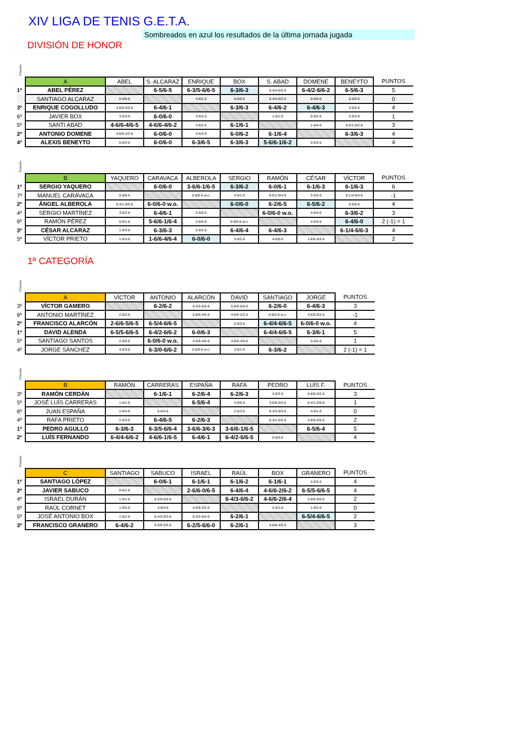XIV LIGA DE TENIS G.E.T.A.
Sombreados en azul los resultados de la última jornada jugada
DIVISIÓN DE HONOR
Posición
| | A | ABEL | S. ALCARAZ | ENRIQUE | BOX | S. ABAD | DOMENE | BENEYTO | PUNTOS |
| 1º | ABEL PÉREZ | | 6-5/6-5 | 6-3/5-6/6-5 | 6-3/6-3 | 6-4/4-6/5-6 | 6-4/2-6/6-2 | 6-5/6-3 | 5 |
| | SANTIAGO ALCARAZ | 5-6/5-6 | | 4-6/1-6 | 0-6/0-6 | 6-4/4-6/2-6 | 0-6/0-6 | 0-6/0-6 | 0 |
| 3º | ENRIQUE COGOLLUDO | 3-6/6-5/5-6 | 6-4/6-1 | | 6-3/6-3 | 6-4/6-2 | 6-4/6-3 | 3-6/5-6 | 4 |
| 6º | JAVIER BOX | 3-6/3-6 | 6-0/6-0 | 3-6/3-6 | | 1-6/1-6 | 0-6/2-6 | 3-6/3-6 | 1 |
| 5º | SANTI ABAD | 4-6/6-4/6-5 | 4-6/6-4/6-2 | 4-6/2-6 | 6-1/6-1 | | 1-6/4-6 | 6-5/1-6/2-6 | 3 |
| 2º | ANTONIO DOMENE | 4-6/6-2/2-6 | 6-0/6-0 | 4-6/3-6 | 6-0/6-2 | 6-1/6-4 | | 6-3/6-3 | 4 |
| 4º | ALEXIS BENEYTO | 5-6/3-6 | 6-0/6-0 | 6-3/6-5 | 6-3/6-3 | 5-6/6-1/6-2 | 3-6/3-6 | | 4 |
Posición
| | B | YAQUERO | CARAVACA | ALBEROLA | SERGIO | RAMÓN | CÉSAR | VÍCTOR | PUNTOS |
| 1º | SERGIO YAQUERO | | 6-0/6-0 | 3-6/6-1/6-5 | 6-3/6-2 | 6-0/6-1 | 6-1/6-3 | 6-1/6-3 | 6 |
| 7º | MANUEL CARAVACA | 0-6/0-6 | | 0-6/0-6 w.o. | 4-6/1-6 | 6-5/1-6/4-6 | 3-6/3-6 | 6-1/4-6/4-6 | -1 |
| 2º | ÁNGEL ALBEROLA | 6-3/1-6/5-6 | 6-0/6-0 w.o. | | 6-0/6-0 | 6-2/6-5 | 6-5/6-2 | 0-6/0-6 | 4 |
| 4º | SERGIO MARTÍNEZ | 3-6/2-6 | 6-4/6-1 | 0-6/0-6 | | 6-0/6-0 w.o. | 4-6/4-6 | 6-3/6-2 | 3 |
| 6º | RAMÓN PÉREZ | 0-6/1-6 | 5-6/6-1/6-4 | 2-6/5-6 | 0-6/0-6 w.o. | | 4-6/3-6 | 6-4/6-0 | 2 (-1) = 1 |
| 3º | CÉSAR ALCARAZ | 1-6/3-6 | 6-3/6-3 | 5-6/2-6 | 6-4/6-4 | 6-4/6-3 | | 6-1/4-6/6-3 | 4 |
| 5º | VÍCTOR PRIETO | 1-6/3-6 | 1-6/6-4/6-4 | 6-0/6-0 | 3-6/2-6 | 4-6/0-6 | 1-6/6-4/3-6 | | 2 |
1ª CATEGORÍA
Posición
| | A | VÍCTOR | ANTONIO | ALARCÓN | DAVID | SANTIAGO | JORGE | PUNTOS |
| 3º | VÍCTOR GAMERO | | 6-2/6-2 | 6-2/5-6/5-6 | 5-6/6-5/5-6 | 6-2/6-0 | 6-4/6-3 | 3 |
| 6º | ANTONIO MARTÍNEZ | 2-6/2-6 | | 5-6/6-4/5-6 | 4-6/6-2/2-6 | 0-6/0-6 w.o. | 3-6/6-0/2-6 | -1 |
| 2º | FRANCISCO ALARCÓN | 2-6/6-5/6-5 | 6-5/4-6/6-5 | | 0-6/3-6 | 6-4/4-6/6-5 | 6-0/6-0 w.o. | 4 |
| 1º | DAVID ALENDA | 6-5/5-6/6-5 | 6-4/2-6/6-2 | 6-0/6-3 | | 6-4/4-6/6-5 | 6-3/6-1 | 5 |
| 5º | SANTIAGO SANTOS | 2-6/0-6 | 6-0/6-0 w.o. | 4-6/6-4/5-6 | 4-6/6-4/5-6 | | 3-6/2-6 | 1 |
| 4º | JORGE SÁNCHEZ | 4-6/3-6 | 6-3/0-6/6-2 | 0-6/0-6 w.o. | 3-6/1-6 | 6-3/6-2 | | 2 (-1) = 1 |
Posición
| | B | RAMÓN | CARRERAS | ESPAÑA | RAFA | PEDRO | LUÍS F. | PUNTOS |
| 3º | RAMÓN CERDÁN | | 6-1/6-1 | 6-2/6-4 | 6-2/6-3 | 3-6/3-6 | 4-6/6-4/2-6 | 3 |
| 5º | JOSÉ LUÍS CARRERAS | 1-6/1-6 | | 6-5/6-4 | 4-6/5-6 | 3-6/6-5/4-6 | 6-4/1-6/5-6 | 1 |
| 6º | JUAN ESPAÑA | 2-6/4-6 | 5-6/4-6 | | 2-6/3-6 | 6-3/3-6/3-6 | 4-6/1-6 | 0 |
| 4º | RAFA PRIETO | 2-6/3-6 | 6-4/6-5 | 6-2/6-3 | | 6-3/1-6/5-6 | 4-6/6-2/5-6 | 2 |
| 1º | PEDRO AGULLÓ | 6-3/6-3 | 6-3/5-6/6-4 | 3-6/6-3/6-3 | 3-6/6-1/6-5 | | 6-5/6-4 | 5 |
| 2º | LUÍS FERNANDO | 6-4/4-6/6-2 | 4-6/6-1/6-5 | 6-4/6-1 | 6-4/2-6/6-5 | 5-6/4-6 | | 4 |
Posición
| | C | SANTIAGO | SABUCO | ISRAEL | RAÚL | BOX | GRANERO | PUNTOS |
| 1º | SANTIAGO LÓPEZ | | 6-0/6-1 | 6-1/6-1 | 6-1/6-2 | 6-1/6-1 | 4-6/2-6 | 4 |
| 2º | JAVIER SABUCO | 0-6/1-6 | | 2-6/6-0/6-5 | 6-4/6-4 | 4-6/6-2/6-2 | 6-5/5-6/6-5 | 4 |
| 4º | ISRAEL DURÁN | 1-6/1-6 | 6-2/0-6/5-6 | | 6-4/3-6/6-2 | 4-6/6-2/6-4 | 2-6/6-5/0-6 | 2 |
| 6º | RAÚL CORNET | 1-6/2-6 | 4-6/4-6 | 4-6/6-3/2-6 | | 2-6/1-6 | 1-6/2-6 | 0 |
| 5º | JOSÉ ANTONIO BOX | 1-6/1-6 | 6-4/2-6/2-6 | 6-4/2-6/4-6 | 6-2/6-1 | | 6-5/4-6/6-5 | 2 |
| 3º | FRANCISCO GRANERO | 6-4/6-2 | 5-6/6-5/5-6 | 6-2/5-6/6-0 | 6-2/6-1 | 4-6/6-4/5-6 | | 3 |